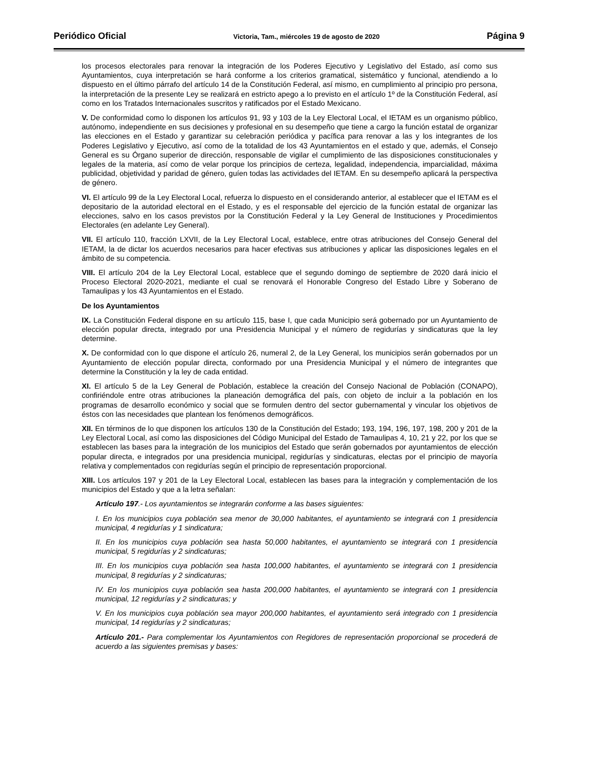Periódico Oficial Victoria, Tam., miércoles 19 de agosto de 2020 Página 9
los procesos electorales para renovar la integración de los Poderes Ejecutivo y Legislativo del Estado, así como sus Ayuntamientos, cuya interpretación se hará conforme a los criterios gramatical, sistemático y funcional, atendiendo a lo dispuesto en el último párrafo del artículo 14 de la Constitución Federal, así mismo, en cumplimiento al principio pro persona, la interpretación de la presente Ley se realizará en estricto apego a lo previsto en el artículo 1º de la Constitución Federal, así como en los Tratados Internacionales suscritos y ratificados por el Estado Mexicano.
V. De conformidad como lo disponen los artículos 91, 93 y 103 de la Ley Electoral Local, el IETAM es un organismo público, autónomo, independiente en sus decisiones y profesional en su desempeño que tiene a cargo la función estatal de organizar las elecciones en el Estado y garantizar su celebración periódica y pacífica para renovar a las y los integrantes de los Poderes Legislativo y Ejecutivo, así como de la totalidad de los 43 Ayuntamientos en el estado y que, además, el Consejo General es su Órgano superior de dirección, responsable de vigilar el cumplimiento de las disposiciones constitucionales y legales de la materia, así como de velar porque los principios de certeza, legalidad, independencia, imparcialidad, máxima publicidad, objetividad y paridad de género, guíen todas las actividades del IETAM. En su desempeño aplicará la perspectiva de género.
VI. El artículo 99 de la Ley Electoral Local, refuerza lo dispuesto en el considerando anterior, al establecer que el IETAM es el depositario de la autoridad electoral en el Estado, y es el responsable del ejercicio de la función estatal de organizar las elecciones, salvo en los casos previstos por la Constitución Federal y la Ley General de Instituciones y Procedimientos Electorales (en adelante Ley General).
VII. El artículo 110, fracción LXVII, de la Ley Electoral Local, establece, entre otras atribuciones del Consejo General del IETAM, la de dictar los acuerdos necesarios para hacer efectivas sus atribuciones y aplicar las disposiciones legales en el ámbito de su competencia.
VIII. El artículo 204 de la Ley Electoral Local, establece que el segundo domingo de septiembre de 2020 dará inicio el Proceso Electoral 2020-2021, mediante el cual se renovará el Honorable Congreso del Estado Libre y Soberano de Tamaulipas y los 43 Ayuntamientos en el Estado.
De los Ayuntamientos
IX. La Constitución Federal dispone en su artículo 115, base I, que cada Municipio será gobernado por un Ayuntamiento de elección popular directa, integrado por una Presidencia Municipal y el número de regidurías y sindicaturas que la ley determine.
X. De conformidad con lo que dispone el artículo 26, numeral 2, de la Ley General, los municipios serán gobernados por un Ayuntamiento de elección popular directa, conformado por una Presidencia Municipal y el número de integrantes que determine la Constitución y la ley de cada entidad.
XI. El artículo 5 de la Ley General de Población, establece la creación del Consejo Nacional de Población (CONAPO), confiriéndole entre otras atribuciones la planeación demográfica del país, con objeto de incluir a la población en los programas de desarrollo económico y social que se formulen dentro del sector gubernamental y vincular los objetivos de éstos con las necesidades que plantean los fenómenos demográficos.
XII. En términos de lo que disponen los artículos 130 de la Constitución del Estado; 193, 194, 196, 197, 198, 200 y 201 de la Ley Electoral Local, así como las disposiciones del Código Municipal del Estado de Tamaulipas 4, 10, 21 y 22, por los que se establecen las bases para la integración de los municipios del Estado que serán gobernados por ayuntamientos de elección popular directa, e integrados por una presidencia municipal, regidurías y sindicaturas, electas por el principio de mayoría relativa y complementados con regidurías según el principio de representación proporcional.
XIII. Los artículos 197 y 201 de la Ley Electoral Local, establecen las bases para la integración y complementación de los municipios del Estado y que a la letra señalan:
Artículo 197.- Los ayuntamientos se integrarán conforme a las bases siguientes:
I. En los municipios cuya población sea menor de 30,000 habitantes, el ayuntamiento se integrará con 1 presidencia municipal, 4 regidurías y 1 sindicatura;
II. En los municipios cuya población sea hasta 50,000 habitantes, el ayuntamiento se integrará con 1 presidencia municipal, 5 regidurías y 2 sindicaturas;
III. En los municipios cuya población sea hasta 100,000 habitantes, el ayuntamiento se integrará con 1 presidencia municipal, 8 regidurías y 2 sindicaturas;
IV. En los municipios cuya población sea hasta 200,000 habitantes, el ayuntamiento se integrará con 1 presidencia municipal, 12 regidurías y 2 sindicaturas; y
V. En los municipios cuya población sea mayor 200,000 habitantes, el ayuntamiento será integrado con 1 presidencia municipal, 14 regidurías y 2 sindicaturas;
Artículo 201.- Para complementar los Ayuntamientos con Regidores de representación proporcional se procederá de acuerdo a las siguientes premisas y bases: